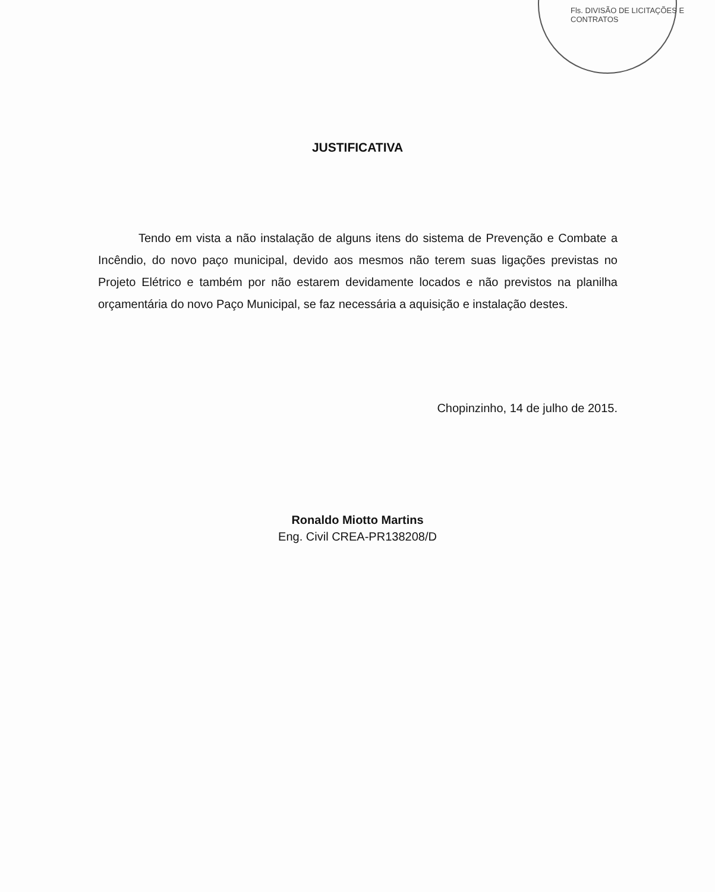Fls. DIVISÃO DE LICITAÇÕES E CONTRATOS
JUSTIFICATIVA
Tendo em vista a não instalação de alguns itens do sistema de Prevenção e Combate a Incêndio, do novo paço municipal, devido aos mesmos não terem suas ligações previstas no Projeto Elétrico e também por não estarem devidamente locados e não previstos na planilha orçamentária do novo Paço Municipal, se faz necessária a aquisição e instalação destes.
Chopinzinho, 14 de julho de 2015.
Ronaldo Miotto Martins
Eng. Civil CREA-PR138208/D